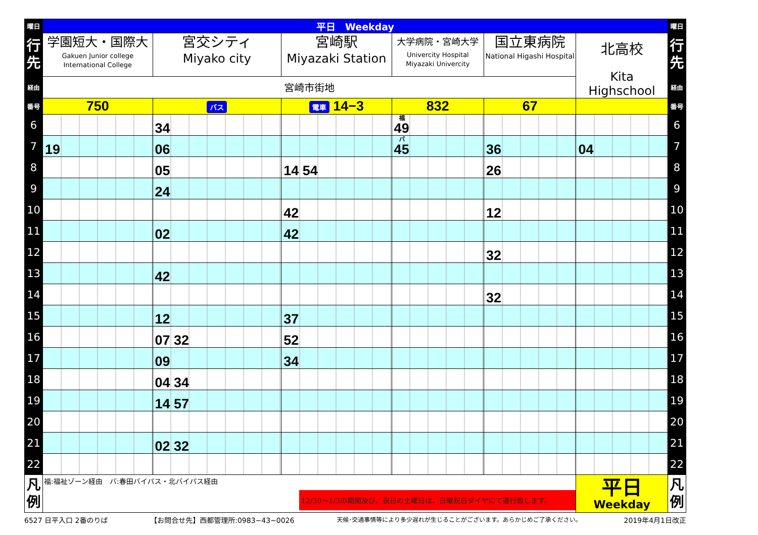| 曜日 | 平日 Weekday | | | | | | 曜日 |
| 行 先 | 学園短大・国際大 Gakuen Junior college International College | 宮交シティ Miyako city | 宮崎駅 Miyazaki Station | 大学病院・宮崎大学 Univercity Hospital Miyazaki Univercity | 国立東病院 National Higashi Hospital | 北高校 Kita Highschool | 行 先 |
| 経由 | 宮崎市街地 | | | | | | 経由 |
| 番号 | 750 | バス | 電車 14−3 | 832 | 67 | | 番号 |
| 6 | | 34 | | 福 49 | | | 6 |
| 7 | 19 | 06 | | バ 45 | 36 | 04 | 7 |
| 8 | | 05 | 14 54 | | 26 | | 8 |
| 9 | | 24 | | | | | 9 |
| 10 | | | 42 | | 12 | | 10 |
| 11 | | 02 | 42 | | | | 11 |
| 12 | | | | | 32 | | 12 |
| 13 | | 42 | | | | | 13 |
| 14 | | | | | 32 | | 14 |
| 15 | | 12 | 37 | | | | 15 |
| 16 | | 07 32 | 52 | | | | 16 |
| 17 | | 09 | 34 | | | | 17 |
| 18 | | 04 34 | | | | | 18 |
| 19 | | 14 57 | | | | | 19 |
| 20 | | | | | | | 20 |
| 21 | | 02 32 | | | | | 21 |
| 22 | | | | | | | 22 |
| 凡 例 | 福:福祉ゾーン経由 バ:春田バイパス・北バイパス経由 12/30〜1/3の期間及び、祝日の土曜日は、日曜祝日ダイヤにて運行致します。 | | | | | 平日 Weekday | 凡 例 |
6527 日平入口 2番のりば 【お問合せ先】西都管理所:0983−43−0026 天候･交通事情等により多少遅れが生じることがございます。あらかじめご了承ください。 2019年4月1日改正